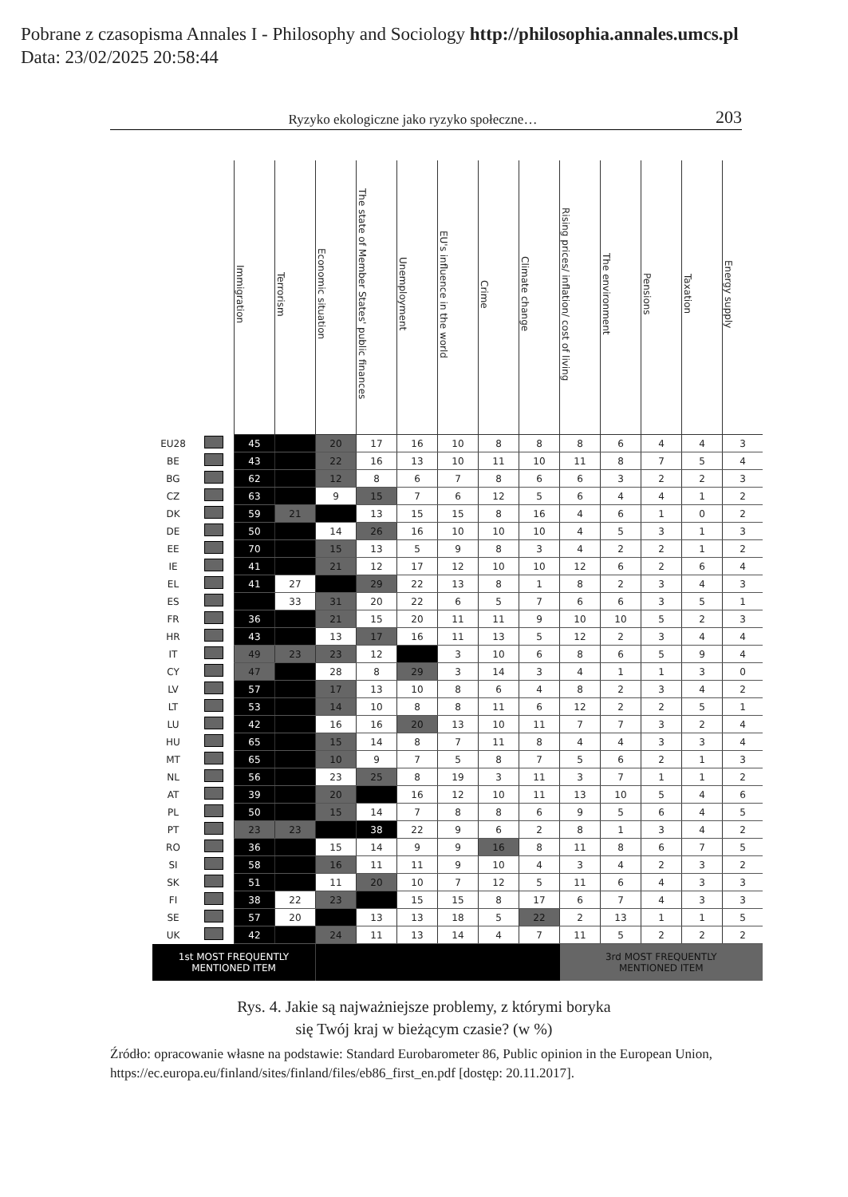Pobrane z czasopisma Annales I - Philosophy and Sociology http://philosophia.annales.umcs.pl
Data: 23/02/2025 20:58:44
Ryzyko ekologiczne jako ryzyko społeczne… 203
| | | Immigration | Terrorism | Economic situation | The state of Member States' public finances | Unemployment | EU's influence in the world | Crime | Climate change | Rising prices/ inflation/ cost of living | The environment | Pensions | Taxation | Energy supply |
| --- | --- | --- | --- | --- | --- | --- | --- | --- | --- | --- | --- | --- | --- | --- |
| EU28 | | 45 | | 20 | 17 | 16 | 10 | 8 | 8 | 8 | 6 | 4 | 4 | 3 |
| BE | | 43 | | 22 | 16 | 13 | 10 | 11 | 10 | 11 | 8 | 7 | 5 | 4 |
| BG | | 62 | | 12 | 8 | 6 | 7 | 8 | 6 | 6 | 3 | 2 | 2 | 3 |
| CZ | | 63 | | 9 | 15 | 7 | 6 | 12 | 5 | 6 | 4 | 4 | 1 | 2 |
| DK | | 59 | 21 | | 13 | 15 | 15 | 8 | 16 | 4 | 6 | 1 | 0 | 2 |
| DE | | 50 | | 14 | 26 | 16 | 10 | 10 | 10 | 4 | 5 | 3 | 1 | 3 |
| EE | | 70 | | 15 | 13 | 5 | 9 | 8 | 3 | 4 | 2 | 2 | 1 | 2 |
| IE | | 41 | | 21 | 12 | 17 | 12 | 10 | 10 | 12 | 6 | 2 | 6 | 4 |
| EL | | 41 | 27 | | 29 | 22 | 13 | 8 | 1 | 8 | 2 | 3 | 4 | 3 |
| ES | | | 33 | 31 | 20 | 22 | 6 | 5 | 7 | 6 | 6 | 3 | 5 | 1 |
| FR | | 36 | | 21 | 15 | 20 | 11 | 11 | 9 | 10 | 10 | 5 | 2 | 3 |
| HR | | 43 | | 13 | 17 | 16 | 11 | 13 | 5 | 12 | 2 | 3 | 4 | 4 |
| IT | | 49 | 23 | 23 | 12 | | 3 | 10 | 6 | 8 | 6 | 5 | 9 | 4 |
| CY | | 47 | | 28 | 8 | 29 | 3 | 14 | 3 | 4 | 1 | 1 | 3 | 0 |
| LV | | 57 | | 17 | 13 | 10 | 8 | 6 | 4 | 8 | 2 | 3 | 4 | 2 |
| LT | | 53 | | 14 | 10 | 8 | 8 | 11 | 6 | 12 | 2 | 2 | 5 | 1 |
| LU | | 42 | | 16 | 16 | 20 | 13 | 10 | 11 | 7 | 7 | 3 | 2 | 4 |
| HU | | 65 | | 15 | 14 | 8 | 7 | 11 | 8 | 4 | 4 | 3 | 3 | 4 |
| MT | | 65 | | 10 | 9 | 7 | 5 | 8 | 7 | 5 | 6 | 2 | 1 | 3 |
| NL | | 56 | | 23 | 25 | 8 | 19 | 3 | 11 | 3 | 7 | 1 | 1 | 2 |
| AT | | 39 | | 20 | | 16 | 12 | 10 | 11 | 13 | 10 | 5 | 4 | 6 |
| PL | | 50 | | 15 | 14 | 7 | 8 | 8 | 6 | 9 | 5 | 6 | 4 | 5 |
| PT | | 23 | 23 | | 38 | 22 | 9 | 6 | 2 | 8 | 1 | 3 | 4 | 2 |
| RO | | 36 | | 15 | 14 | 9 | 9 | 16 | 8 | 11 | 8 | 6 | 7 | 5 |
| SI | | 58 | | 16 | 11 | 11 | 9 | 10 | 4 | 3 | 4 | 2 | 3 | 2 |
| SK | | 51 | | 11 | 20 | 10 | 7 | 12 | 5 | 11 | 6 | 4 | 3 | 3 |
| FI | | 38 | 22 | 23 | | 15 | 15 | 8 | 17 | 6 | 7 | 4 | 3 | 3 |
| SE | | 57 | 20 | | 13 | 13 | 18 | 5 | 22 | 2 | 13 | 1 | 1 | 5 |
| UK | | 42 | | 24 | 11 | 13 | 14 | 4 | 7 | 11 | 5 | 2 | 2 | 2 |
| 1st MOST FREQUENTLY MENTIONED ITEM | | | | | | | | | | 3rd MOST FREQUENTLY MENTIONED ITEM | | | | |
Rys. 4. Jakie są najważniejsze problemy, z którymi boryka
się Twój kraj w bieżącym czasie? (w %)
Źródło: opracowanie własne na podstawie: Standard Eurobarometer 86, Public opinion in the European Union, https://ec.europa.eu/finland/sites/finland/files/eb86_first_en.pdf [dostęp: 20.11.2017].